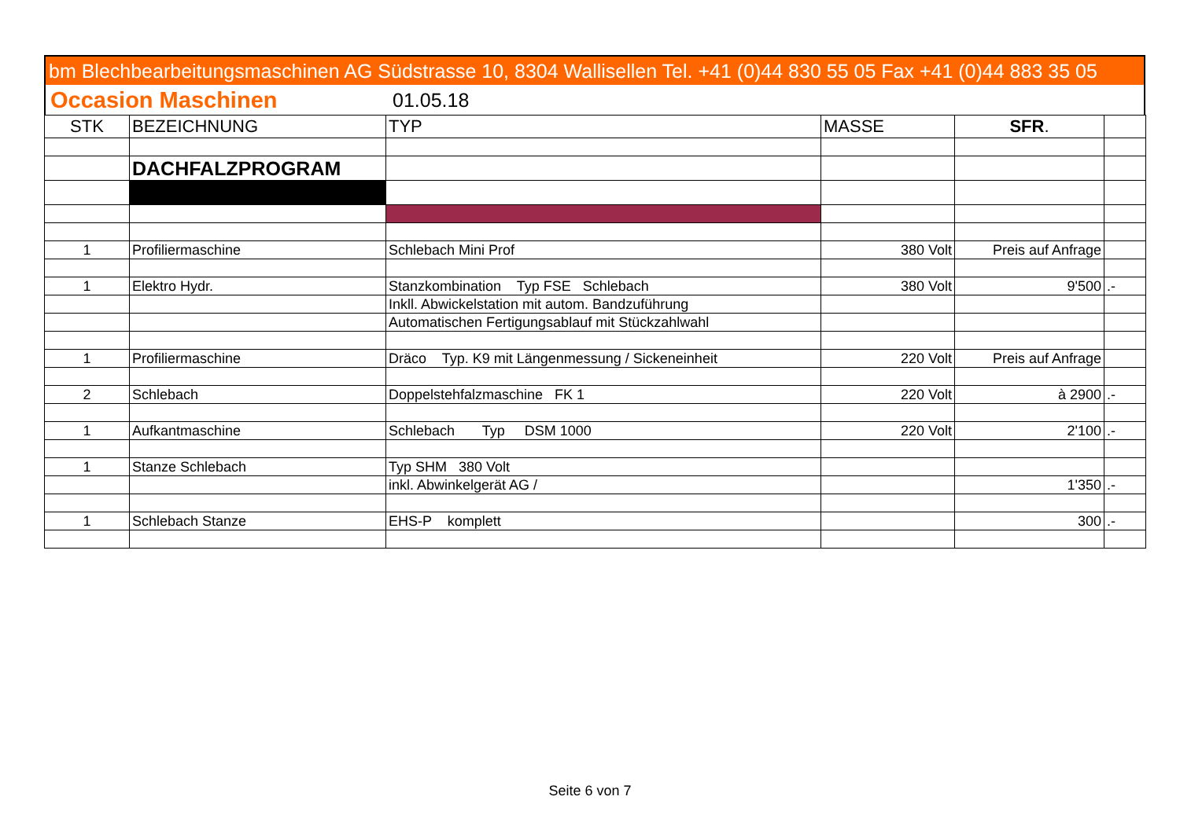bm Blechbearbeitungsmaschinen AG Südstrasse 10, 8304 Wallisellen Tel. +41 (0)44 830 55 05 Fax +41 (0)44 883 35 05
Occasion Maschinen 01.05.18
| STK | BEZEICHNUNG | TYP | MASSE | SFR . | |
| --- | --- | --- | --- | --- | --- |
| | DACHFALZPROGRAM | | | | |
| 1 | Profiliermaschine | Schlebach Mini Prof | 380 Volt | Preis auf Anfrage | |
| 1 | Elektro Hydr. | Stanzkombination Typ FSE Schlebach | 380 Volt | 9'500 | .- |
| | | Inkll. Abwickelstation mit autom. Bandzuführung | | | |
| | | Automatischen Fertigungsablauf mit Stückzahlwahl | | | |
| 1 | Profiliermaschine | Dräco Typ. K9 mit Längenmessung / Sickeneinheit | 220 Volt | Preis auf Anfrage | |
| 2 | Schlebach | Doppelstehfalzmaschine FK 1 | 220 Volt | à 2900 | .- |
| 1 | Aufkantmaschine | Schlebach Typ DSM 1000 | 220 Volt | 2'100 | .- |
| 1 | Stanze Schlebach | Typ SHM 380 Volt | | | |
| | | inkl. Abwinkelgerät AG / | | 1'350 | .- |
| 1 | Schlebach Stanze | EHS-P komplett | | 300 | .- |
Seite 6 von 7